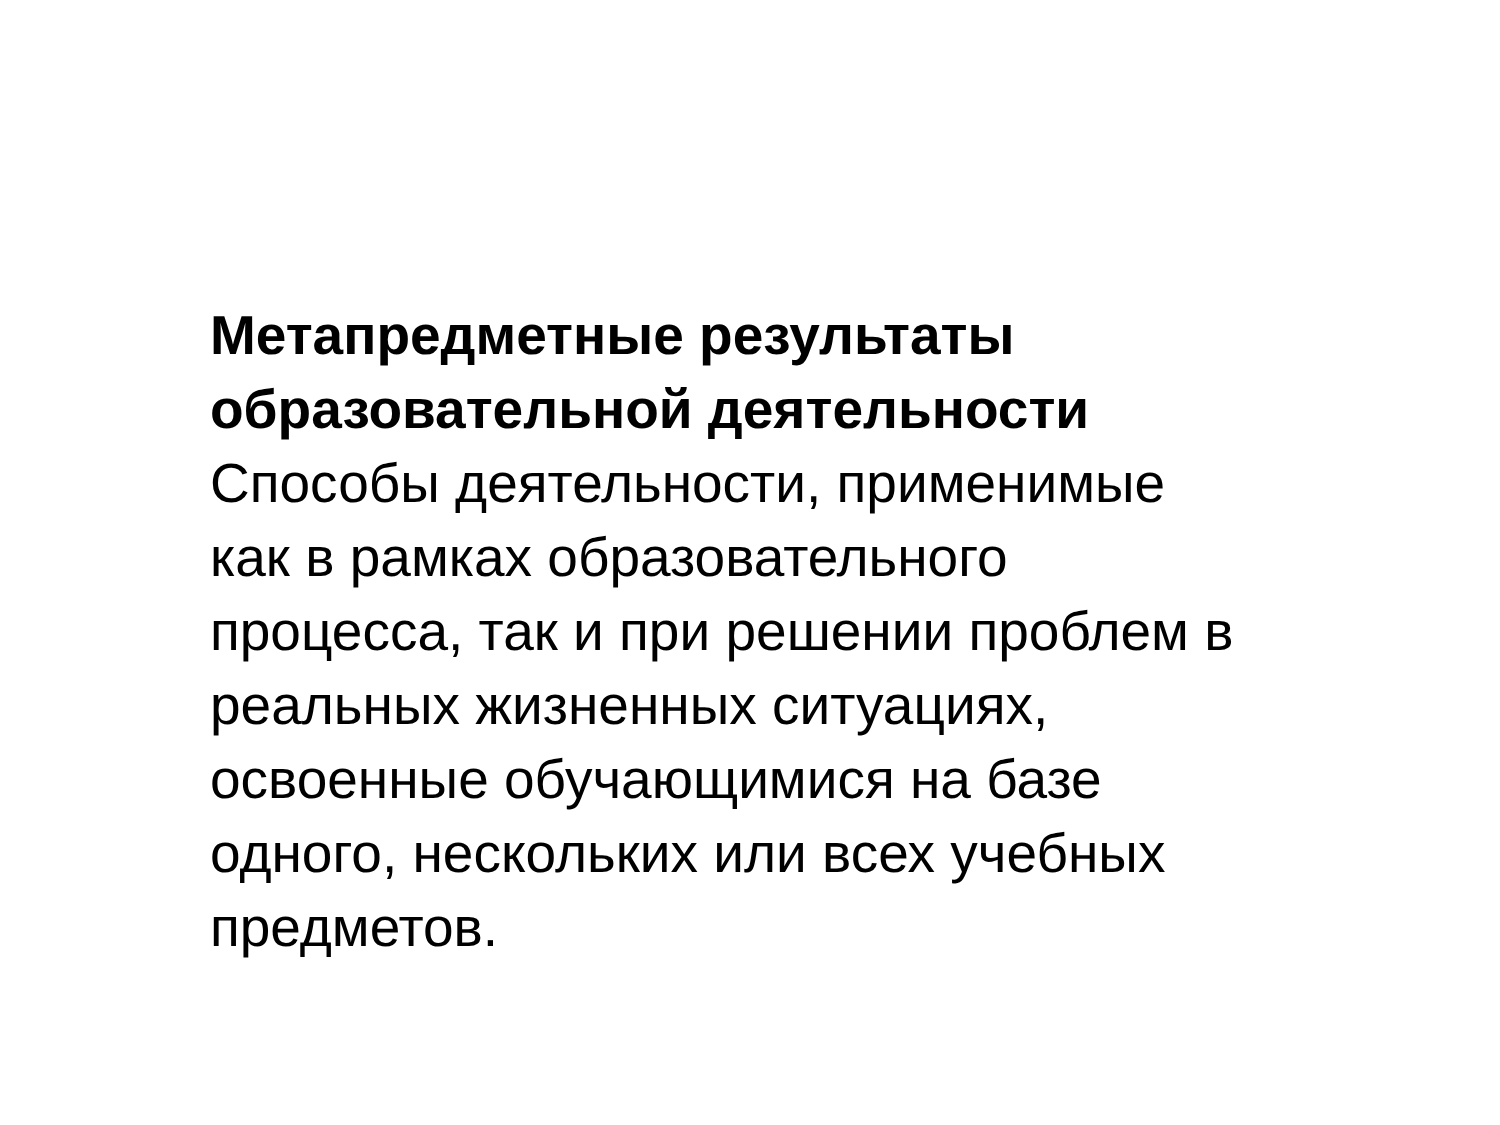Метапредметные результаты
образовательной деятельности
Способы деятельности, применимые
как в рамках образовательного
процесса, так и при решении проблем в
реальных жизненных ситуациях,
освоенные обучающимися на базе
одного, нескольких или всех учебных
предметов.